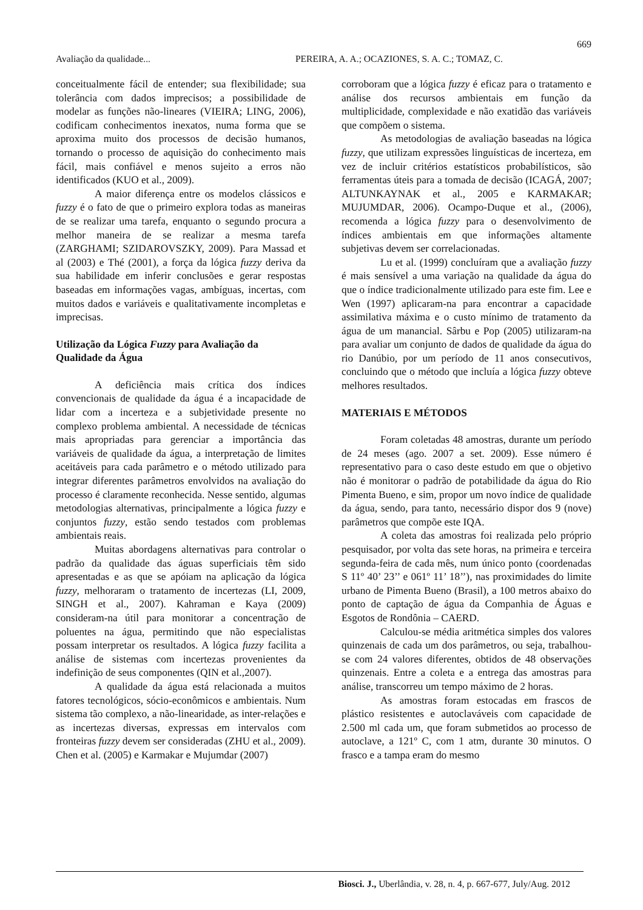669
Avaliação da qualidade... PEREIRA, A. A.; OCAZIONES, S. A. C.; TOMAZ, C.
conceitualmente fácil de entender; sua flexibilidade; sua tolerância com dados imprecisos; a possibilidade de modelar as funções não-lineares (VIEIRA; LING, 2006), codificam conhecimentos inexatos, numa forma que se aproxima muito dos processos de decisão humanos, tornando o processo de aquisição do conhecimento mais fácil, mais confiável e menos sujeito a erros não identificados (KUO et al., 2009).
A maior diferença entre os modelos clássicos e fuzzy é o fato de que o primeiro explora todas as maneiras de se realizar uma tarefa, enquanto o segundo procura a melhor maneira de se realizar a mesma tarefa (ZARGHAMI; SZIDAROVSZKY, 2009). Para Massad et al (2003) e Thé (2001), a força da lógica fuzzy deriva da sua habilidade em inferir conclusões e gerar respostas baseadas em informações vagas, ambíguas, incertas, com muitos dados e variáveis e qualitativamente incompletas e imprecisas.
Utilização da Lógica Fuzzy para Avaliação da Qualidade da Água
A deficiência mais crítica dos índices convencionais de qualidade da água é a incapacidade de lidar com a incerteza e a subjetividade presente no complexo problema ambiental. A necessidade de técnicas mais apropriadas para gerenciar a importância das variáveis de qualidade da água, a interpretação de limites aceitáveis para cada parâmetro e o método utilizado para integrar diferentes parâmetros envolvidos na avaliação do processo é claramente reconhecida. Nesse sentido, algumas metodologias alternativas, principalmente a lógica fuzzy e conjuntos fuzzy, estão sendo testados com problemas ambientais reais.
Muitas abordagens alternativas para controlar o padrão da qualidade das águas superficiais têm sido apresentadas e as que se apóiam na aplicação da lógica fuzzy, melhoraram o tratamento de incertezas (LI, 2009, SINGH et al., 2007). Kahraman e Kaya (2009) consideram-na útil para monitorar a concentração de poluentes na água, permitindo que não especialistas possam interpretar os resultados. A lógica fuzzy facilita a análise de sistemas com incertezas provenientes da indefinição de seus componentes (QIN et al.,2007).
A qualidade da água está relacionada a muitos fatores tecnológicos, sócio-econômicos e ambientais. Num sistema tão complexo, a não-linearidade, as inter-relações e as incertezas diversas, expressas em intervalos com fronteiras fuzzy devem ser consideradas (ZHU et al., 2009). Chen et al. (2005) e Karmakar e Mujumdar (2007)
corroboram que a lógica fuzzy é eficaz para o tratamento e análise dos recursos ambientais em função da multiplicidade, complexidade e não exatidão das variáveis que compõem o sistema.
As metodologias de avaliação baseadas na lógica fuzzy, que utilizam expressões linguísticas de incerteza, em vez de incluir critérios estatísticos probabilísticos, são ferramentas úteis para a tomada de decisão (ICAGÁ, 2007; ALTUNKAYNAK et al., 2005 e KARMAKAR; MUJUMDAR, 2006). Ocampo-Duque et al., (2006), recomenda a lógica fuzzy para o desenvolvimento de índices ambientais em que informações altamente subjetivas devem ser correlacionadas.
Lu et al. (1999) concluíram que a avaliação fuzzy é mais sensível a uma variação na qualidade da água do que o índice tradicionalmente utilizado para este fim. Lee e Wen (1997) aplicaram-na para encontrar a capacidade assimilativa máxima e o custo mínimo de tratamento da água de um manancial. Sârbu e Pop (2005) utilizaram-na para avaliar um conjunto de dados de qualidade da água do rio Danúbio, por um período de 11 anos consecutivos, concluindo que o método que incluía a lógica fuzzy obteve melhores resultados.
MATERIAIS E MÉTODOS
Foram coletadas 48 amostras, durante um período de 24 meses (ago. 2007 a set. 2009). Esse número é representativo para o caso deste estudo em que o objetivo não é monitorar o padrão de potabilidade da água do Rio Pimenta Bueno, e sim, propor um novo índice de qualidade da água, sendo, para tanto, necessário dispor dos 9 (nove) parâmetros que compõe este IQA.
A coleta das amostras foi realizada pelo próprio pesquisador, por volta das sete horas, na primeira e terceira segunda-feira de cada mês, num único ponto (coordenadas S 11º 40’ 23’’ e 061º 11’ 18’’), nas proximidades do limite urbano de Pimenta Bueno (Brasil), a 100 metros abaixo do ponto de captação de água da Companhia de Águas e Esgotos de Rondônia – CAERD.
Calculou-se média aritmética simples dos valores quinzenais de cada um dos parâmetros, ou seja, trabalhou-se com 24 valores diferentes, obtidos de 48 observações quinzenais. Entre a coleta e a entrega das amostras para análise, transcorreu um tempo máximo de 2 horas.
As amostras foram estocadas em frascos de plástico resistentes e autoclaváveis com capacidade de 2.500 ml cada um, que foram submetidos ao processo de autoclave, a 121º C, com 1 atm, durante 30 minutos. O frasco e a tampa eram do mesmo
Biosci. J., Uberlândia, v. 28, n. 4, p. 667-677, July/Aug. 2012